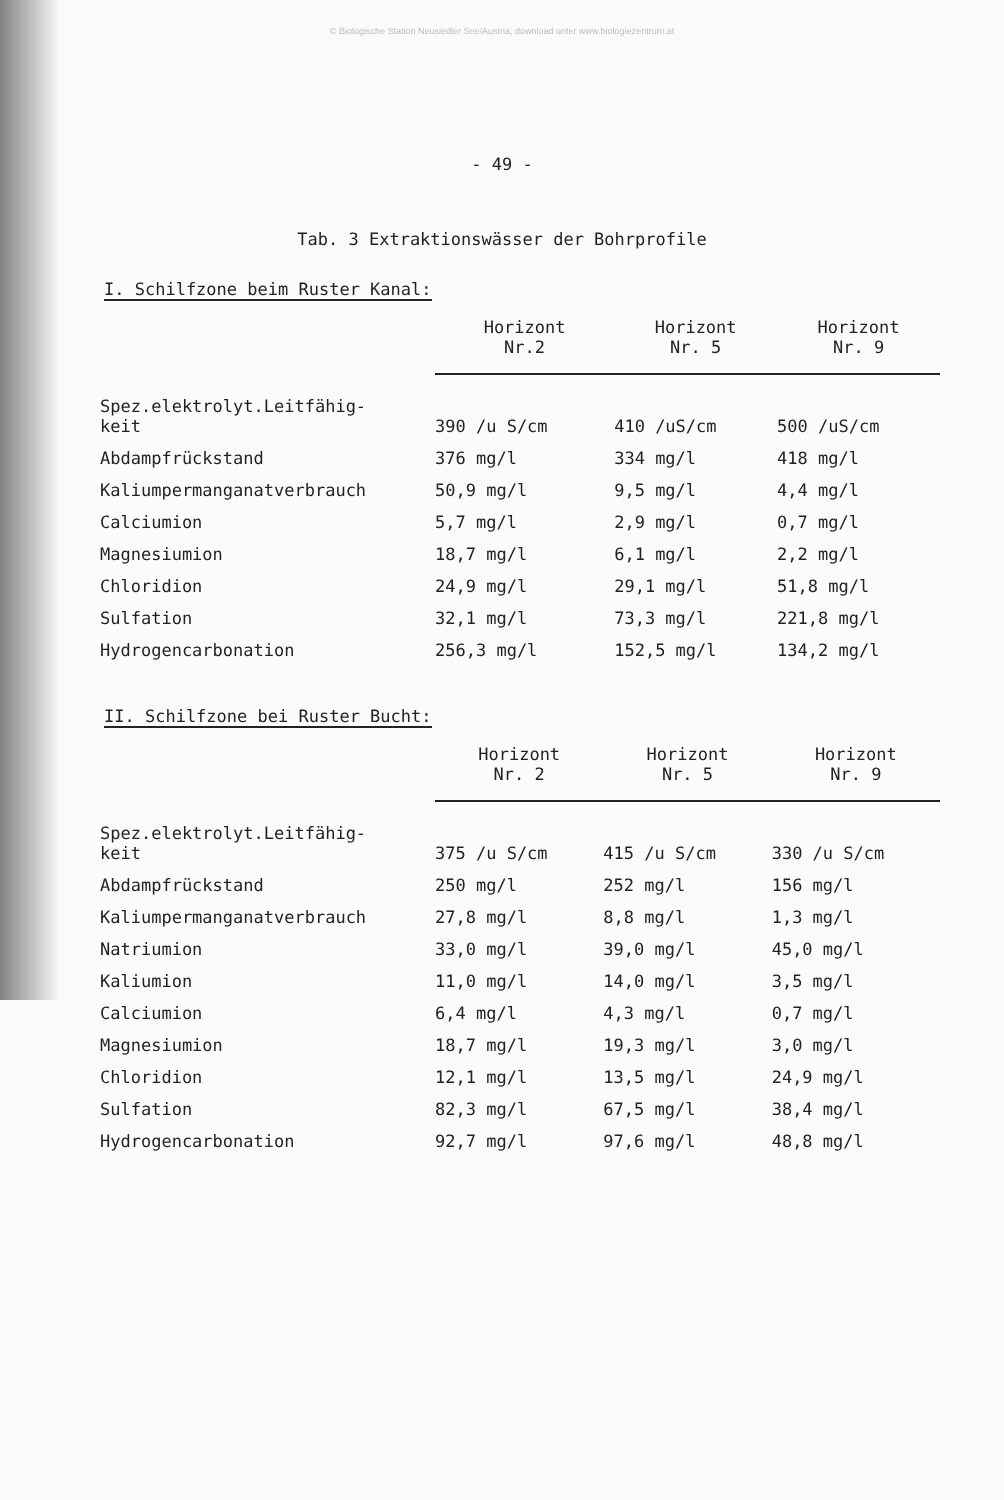© Biologische Station Neusiedler See/Austria; download unter www.biologiezentrum.at
- 49 -
Tab. 3 Extraktionswässer der Bohrprofile
I. Schilfzone beim Ruster Kanal:
| | Horizont Nr.2 | Horizont Nr. 5 | Horizont Nr. 9 |
| --- | --- | --- | --- |
| Spez.elektrolyt.Leitfähig- keit | 390 /u S/cm | 410 /uS/cm | 500 /uS/cm |
| Abdampfrückstand | 376 mg/l | 334 mg/l | 418 mg/l |
| Kaliumpermanganatverbrauch | 50,9 mg/l | 9,5 mg/l | 4,4 mg/l |
| Calciumion | 5,7 mg/l | 2,9 mg/l | 0,7 mg/l |
| Magnesiumion | 18,7 mg/l | 6,1 mg/l | 2,2 mg/l |
| Chloridion | 24,9 mg/l | 29,1 mg/l | 51,8 mg/l |
| Sulfation | 32,1 mg/l | 73,3 mg/l | 221,8 mg/l |
| Hydrogencarbonation | 256,3 mg/l | 152,5 mg/l | 134,2 mg/l |
II. Schilfzone bei Ruster Bucht:
| | Horizont Nr. 2 | Horizont Nr. 5 | Horizont Nr. 9 |
| --- | --- | --- | --- |
| Spez.elektrolyt.Leitfähig- keit | 375 /u S/cm | 415 /u S/cm | 330 /u S/cm |
| Abdampfrückstand | 250 mg/l | 252 mg/l | 156 mg/l |
| Kaliumpermanganatverbrauch | 27,8 mg/l | 8,8 mg/l | 1,3 mg/l |
| Natriumion | 33,0 mg/l | 39,0 mg/l | 45,0 mg/l |
| Kaliumion | 11,0 mg/l | 14,0 mg/l | 3,5 mg/l |
| Calciumion | 6,4 mg/l | 4,3 mg/l | 0,7 mg/l |
| Magnesiumion | 18,7 mg/l | 19,3 mg/l | 3,0 mg/l |
| Chloridion | 12,1 mg/l | 13,5 mg/l | 24,9 mg/l |
| Sulfation | 82,3 mg/l | 67,5 mg/l | 38,4 mg/l |
| Hydrogencarbonation | 92,7 mg/l | 97,6 mg/l | 48,8 mg/l |